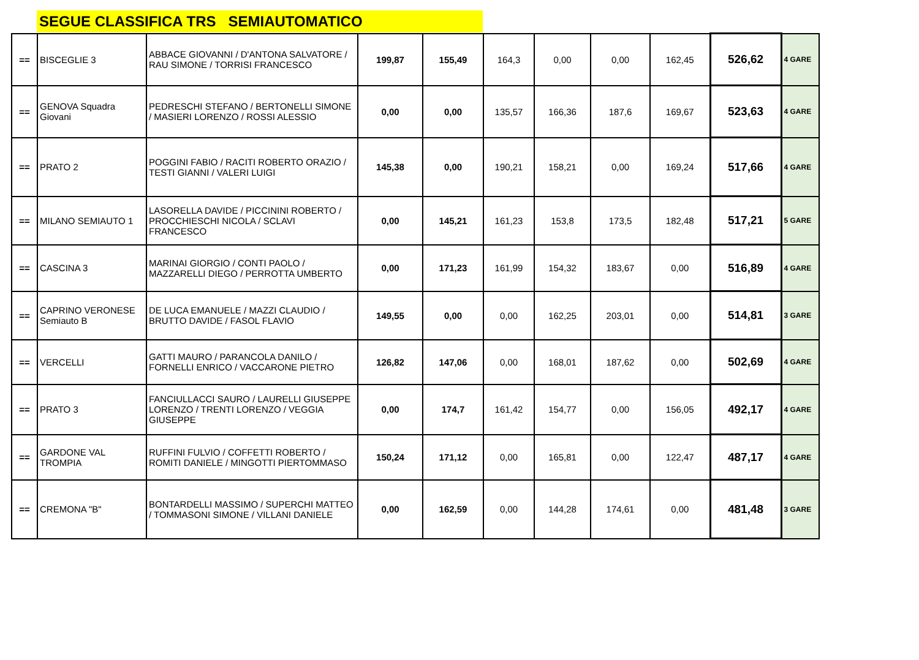SEGUE CLASSIFICA TRS SEMIAUTOMATICO
| == | BISCEGLIE 3 | ABBACE GIOVANNI / D'ANTONA SALVATORE / RAU SIMONE / TORRISI FRANCESCO | 199,87 | 155,49 | 164,3 | 0,00 | 0,00 | 162,45 | 526,62 | 4 GARE |
| == | GENOVA Squadra Giovani | PEDRESCHI STEFANO / BERTONELLI SIMONE / MASIERI LORENZO / ROSSI ALESSIO | 0,00 | 0,00 | 135,57 | 166,36 | 187,6 | 169,67 | 523,63 | 4 GARE |
| == | PRATO 2 | POGGINI FABIO / RACITI ROBERTO ORAZIO / TESTI GIANNI / VALERI LUIGI | 145,38 | 0,00 | 190,21 | 158,21 | 0,00 | 169,24 | 517,66 | 4 GARE |
| == | MILANO SEMIAUTO 1 | LASORELLA DAVIDE / PICCININI ROBERTO / PROCCHIESCHI NICOLA / SCLAVI FRANCESCO | 0,00 | 145,21 | 161,23 | 153,8 | 173,5 | 182,48 | 517,21 | 5 GARE |
| == | CASCINA 3 | MARINAI GIORGIO / CONTI PAOLO / MAZZARELLI DIEGO / PERROTTA UMBERTO | 0,00 | 171,23 | 161,99 | 154,32 | 183,67 | 0,00 | 516,89 | 4 GARE |
| == | CAPRINO VERONESE Semiauto B | DE LUCA EMANUELE / MAZZI CLAUDIO / BRUTTO DAVIDE / FASOL FLAVIO | 149,55 | 0,00 | 0,00 | 162,25 | 203,01 | 0,00 | 514,81 | 3 GARE |
| == | VERCELLI | GATTI MAURO / PARANCOLA DANILO / FORNELLI ENRICO / VACCARONE PIETRO | 126,82 | 147,06 | 0,00 | 168,01 | 187,62 | 0,00 | 502,69 | 4 GARE |
| == | PRATO 3 | FANCIULLACCI SAURO / LAURELLI GIUSEPPE LORENZO / TRENTI LORENZO / VEGGIA GIUSEPPE | 0,00 | 174,7 | 161,42 | 154,77 | 0,00 | 156,05 | 492,17 | 4 GARE |
| == | GARDONE VAL TROMPIA | RUFFINI FULVIO / COFFETTI ROBERTO / ROMITI DANIELE / MINGOTTI PIERTOMMASO | 150,24 | 171,12 | 0,00 | 165,81 | 0,00 | 122,47 | 487,17 | 4 GARE |
| == | CREMONA "B" | BONTARDELLI MASSIMO / SUPERCHI MATTEO / TOMMASONI SIMONE / VILLANI DANIELE | 0,00 | 162,59 | 0,00 | 144,28 | 174,61 | 0,00 | 481,48 | 3 GARE |